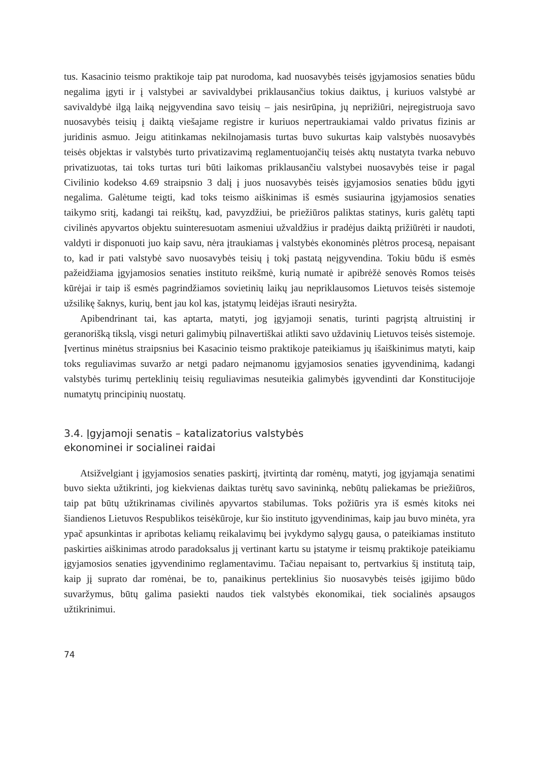tus. Kasacinio teismo praktikoje taip pat nurodoma, kad nuosavybės teisės įgyjamosios senaties būdu negalima įgyti ir į valstybei ar savivaldybei priklausančius tokius daiktus, į kuriuos valstybė ar savivaldybė ilgą laiką neįgyvendina savo teisių – jais nesirūpina, jų neprižiūri, neįregistruoja savo nuosavybės teisių į daiktą viešajame registre ir kuriuos nepertraukiamai valdo privatus fizinis ar juridinis asmuo. Jeigu atitinkamas nekilnojamasis turtas buvo sukurtas kaip valstybės nuosavybės teisės objektas ir valstybės turto privatizavimą reglamentuojančių teisės aktų nustatyta tvarka nebuvo privatizuotas, tai toks turtas turi būti laikomas priklausančiu valstybei nuosavybės teise ir pagal Civilinio kodekso 4.69 straipsnio 3 dalį į juos nuosavybės teisės įgyjamosios senaties būdu įgyti negalima. Galėtume teigti, kad toks teismo aiškinimas iš esmės susiaurina įgyjamosios senaties taikymo sritį, kadangi tai reikštų, kad, pavyzdžiui, be priežiūros paliktas statinys, kuris galėtų tapti civilinės apyvartos objektu suinteresuotam asmeniui užvaldžius ir pradėjus daiktą prižiūrėti ir naudoti, valdyti ir disponuoti juo kaip savu, nėra įtraukiamas į valstybės ekonominės plėtros procesą, nepaisant to, kad ir pati valstybė savo nuosavybės teisių į tokį pastatą neįgyvendina. Tokiu būdu iš esmės pažeidžiama įgyjamosios senaties instituto reikšmė, kurią numatė ir apibrėžė senovės Romos teisės kūrėjai ir taip iš esmės pagrindžiamos sovietinių laikų jau nepriklausomos Lietuvos teisės sistemoje užsilikę šaknys, kurių, bent jau kol kas, įstatymų leidėjas išrauti nesiryžta.
Apibendrinant tai, kas aptarta, matyti, jog įgyjamoji senatis, turinti pagrįstą altruistinį ir geranorišką tikslą, visgi neturi galimybių pilnavertiškai atlikti savo uždavinių Lietuvos teisės sistemoje. Įvertinus minėtus straipsnius bei Kasacinio teismo praktikoje pateikiamus jų išaiškinimus matyti, kaip toks reguliavimas suvaržo ar netgi padaro neįmanomu įgyjamosios senaties įgyvendinimą, kadangi valstybės turimų perteklinių teisių reguliavimas nesuteikia galimybės įgyvendinti dar Konstitucijoje numatytų principinių nuostatų.
3.4. Įgyjamoji senatis – katalizatorius valstybės
ekonominei ir socialinei raidai
Atsižvelgiant į įgyjamosios senaties paskirtį, įtvirtintą dar romėnų, matyti, jog įgyjamąja senatimi buvo siekta užtikrinti, jog kiekvienas daiktas turėtų savo savininką, nebūtų paliekamas be priežiūros, taip pat būtų užtikrinamas civilinės apyvartos stabilumas. Toks požiūris yra iš esmės kitoks nei šiandienos Lietuvos Respublikos teisėkūroje, kur šio instituto įgyvendinimas, kaip jau buvo minėta, yra ypač apsunkintas ir apribotas keliamų reikalavimų bei įvykdymo sąlygų gausa, o pateikiamas instituto paskirties aiškinimas atrodo paradoksalus jį vertinant kartu su įstatyme ir teismų praktikoje pateikiamu įgyjamosios senaties įgyvendinimo reglamentavimu. Tačiau nepaisant to, pertvarkius šį institutą taip, kaip jį suprato dar romėnai, be to, panaikinus perteklinius šio nuosavybės teisės įgijimo būdo suvaržymus, būtų galima pasiekti naudos tiek valstybės ekonomikai, tiek socialinės apsaugos užtikrinimui.
74